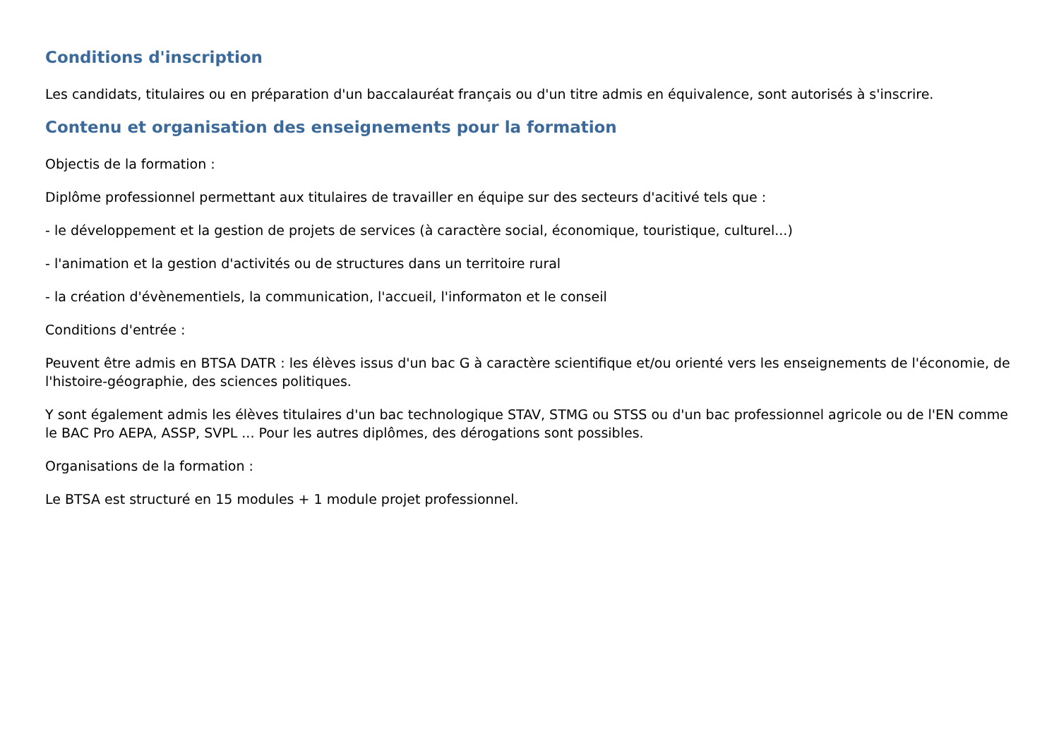Conditions d'inscription
Les candidats, titulaires ou en préparation d'un baccalauréat français ou d'un titre admis en équivalence, sont autorisés à s'inscrire.
Contenu et organisation des enseignements pour la formation
Objectis de la formation :
Diplôme professionnel permettant aux titulaires de travailler en équipe sur des secteurs d'acitivé tels que :
- le développement et la gestion de projets de services (à caractère social, économique, touristique, culturel...)
- l'animation et la gestion d'activités ou de structures dans un territoire rural
- la création d'évènementiels, la communication, l'accueil, l'informaton et le conseil
Conditions d'entrée :
Peuvent être admis en BTSA DATR : les élèves issus d'un bac G à caractère scientifique et/ou orienté vers les enseignements de l'économie, de l'histoire-géographie, des sciences politiques.
Y sont également admis les élèves titulaires d'un bac technologique STAV, STMG ou STSS ou d'un bac professionnel agricole ou de l'EN comme le BAC Pro AEPA, ASSP, SVPL ... Pour les autres diplômes, des dérogations sont possibles.
Organisations de la formation :
Le BTSA est structuré en 15 modules + 1 module projet professionnel.